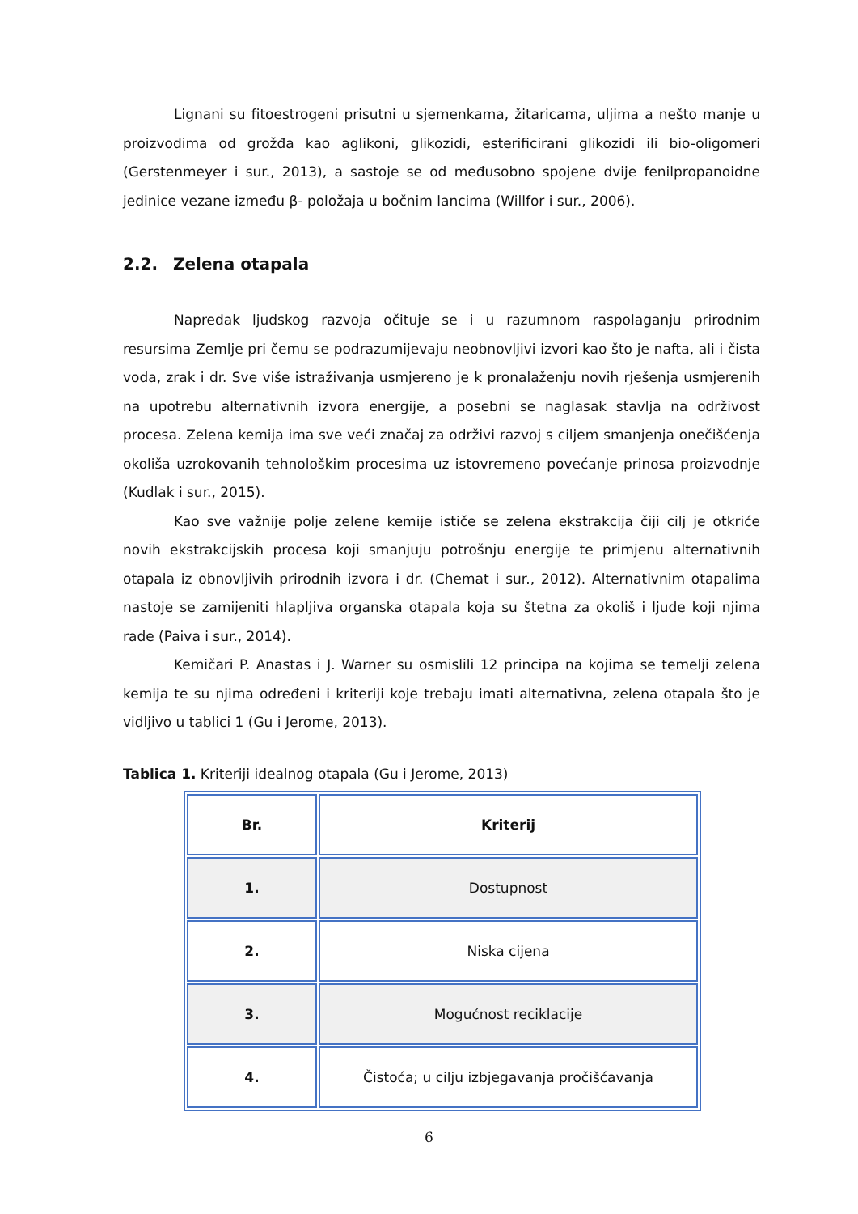Lignani su fitoestrogeni prisutni u sjemenkama, žitaricama, uljima a nešto manje u proizvodima od grožđa kao aglikoni, glikozidi, esterificirani glikozidi ili bio-oligomeri (Gerstenmeyer i sur., 2013), a sastoje se od međusobno spojene dvije fenilpropanoidne jedinice vezane između β- položaja u bočnim lancima (Willfor i sur., 2006).
2.2. Zelena otapala
Napredak ljudskog razvoja očituje se i u razumnom raspolaganju prirodnim resursima Zemlje pri čemu se podrazumijevaju neobnovljivi izvori kao što je nafta, ali i čista voda, zrak i dr. Sve više istraživanja usmjereno je k pronalaženju novih rješenja usmjerenih na upotrebu alternativnih izvora energije, a posebni se naglasak stavlja na održivost procesa. Zelena kemija ima sve veći značaj za održivi razvoj s ciljem smanjenja onečišćenja okoliša uzrokovanih tehnološkim procesima uz istovremeno povećanje prinosa proizvodnje (Kudlak i sur., 2015).
Kao sve važnije polje zelene kemije ističe se zelena ekstrakcija čiji cilj je otkriće novih ekstrakcijskih procesa koji smanjuju potrošnju energije te primjenu alternativnih otapala iz obnovljivih prirodnih izvora i dr. (Chemat i sur., 2012). Alternativnim otapalima nastoje se zamijeniti hlapljiva organska otapala koja su štetna za okoliš i ljude koji njima rade (Paiva i sur., 2014).
Kemičari P. Anastas i J. Warner su osmislili 12 principa na kojima se temelji zelena kemija te su njima određeni i kriteriji koje trebaju imati alternativna, zelena otapala što je vidljivo u tablici 1 (Gu i Jerome, 2013).
Tablica 1. Kriteriji idealnog otapala (Gu i Jerome, 2013)
| Br. | Kriterij |
| --- | --- |
| 1. | Dostupnost |
| 2. | Niska cijena |
| 3. | Mogućnost reciklacije |
| 4. | Čistoća; u cilju izbjegavanja pročišćavanja |
6